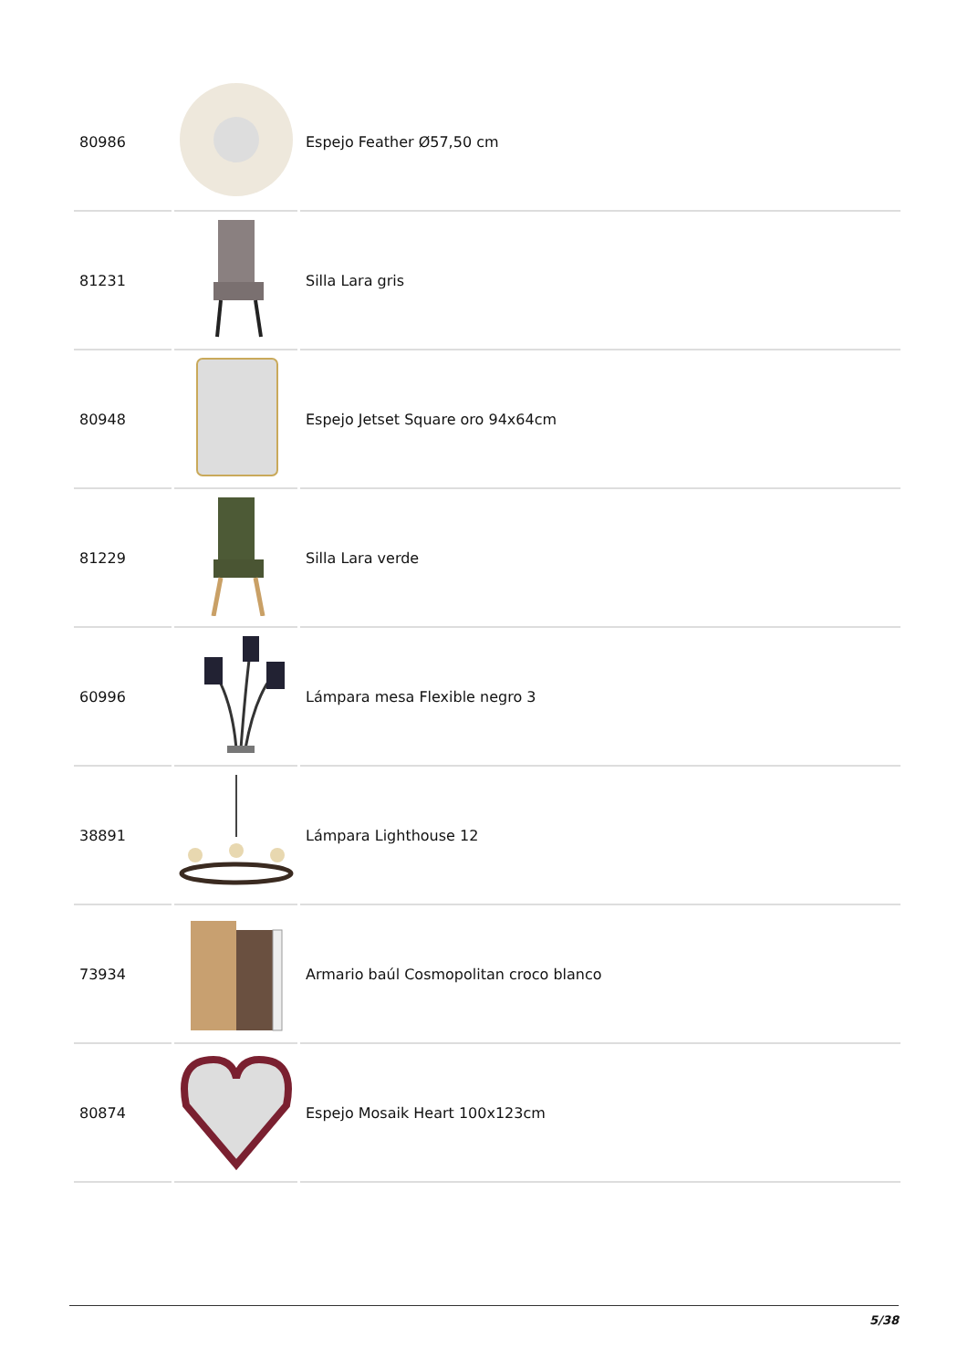| 80986 | | Espejo Feather Ø57,50 cm |
| 81231 | | Silla Lara gris |
| 80948 | | Espejo Jetset Square oro 94x64cm |
| 81229 | | Silla Lara verde |
| 60996 | | Lámpara mesa Flexible negro 3 |
| 38891 | | Lámpara Lighthouse 12 |
| 73934 | | Armario baúl Cosmopolitan croco blanco |
| 80874 | | Espejo Mosaik Heart 100x123cm |
5/38